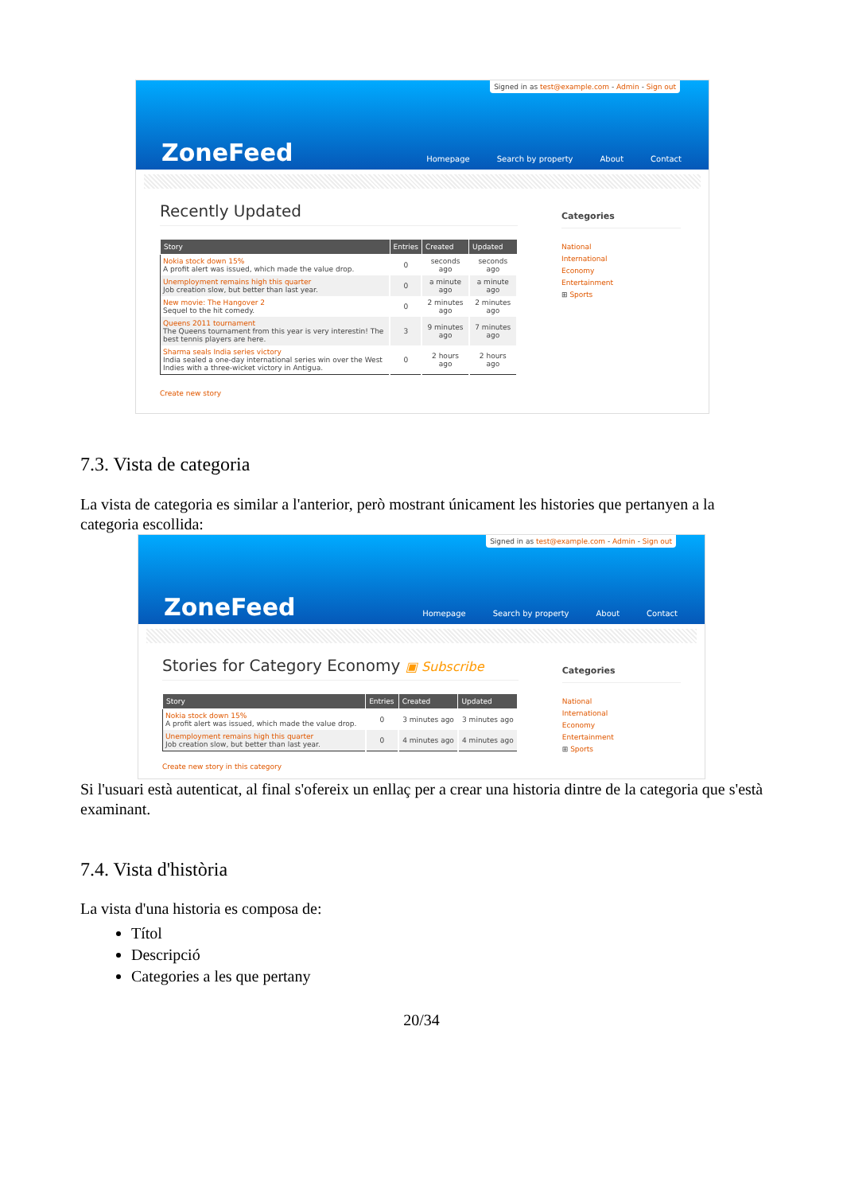Signed in as test@example.com - Admin - Sign out
ZoneFeed
Homepage Search by property About Contact
Recently Updated
| Story | Entries | Created | Updated |
| --- | --- | --- | --- |
| Nokia stock down 15% A profit alert was issued, which made the value drop. | 0 | seconds ago | seconds ago |
| Unemployment remains high this quarter Job creation slow, but better than last year. | 0 | a minute ago | a minute ago |
| New movie: The Hangover 2 Sequel to the hit comedy. | 0 | 2 minutes ago | 2 minutes ago |
| Queens 2011 tournament The Queens tournament from this year is very interestin! The best tennis players are here. | 3 | 9 minutes ago | 7 minutes ago |
| Sharma seals India series victory India sealed a one-day international series win over the West Indies with a three-wicket victory in Antigua. | 0 | 2 hours ago | 2 hours ago |
Create new story
Categories
National
International
Economy
Entertainment
⊞ Sports
7.3. Vista de categoria
La vista de categoria es similar a l'anterior, però mostrant únicament les histories que pertanyen a la categoria escollida:
Signed in as test@example.com - Admin - Sign out
ZoneFeed
Homepage Search by property About Contact
Stories for Category Economy ▣ Subscribe
| Story | Entries | Created | Updated |
| --- | --- | --- | --- |
| Nokia stock down 15% A profit alert was issued, which made the value drop. | 0 | 3 minutes ago | 3 minutes ago |
| Unemployment remains high this quarter Job creation slow, but better than last year. | 0 | 4 minutes ago | 4 minutes ago |
Create new story in this category
Categories
National
International
Economy
Entertainment
⊞ Sports
Si l'usuari està autenticat, al final s'ofereix un enllaç per a crear una historia dintre de la categoria que s'està examinant.
7.4. Vista d'història
La vista d'una historia es composa de:
Títol
Descripció
Categories a les que pertany
20/34